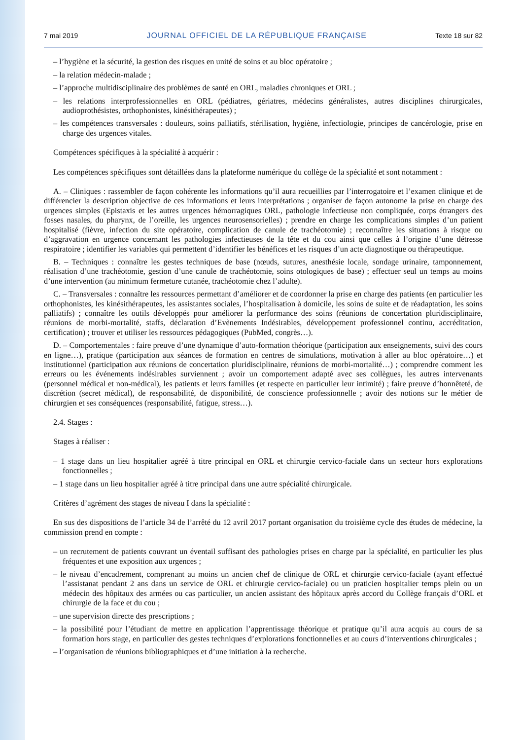7 mai 2019 JOURNAL OFFICIEL DE LA RÉPUBLIQUE FRANÇAISE Texte 18 sur 82
– l’hygiène et la sécurité, la gestion des risques en unité de soins et au bloc opératoire ;
– la relation médecin-malade ;
– l’approche multidisciplinaire des problèmes de santé en ORL, maladies chroniques et ORL ;
– les relations interprofessionnelles en ORL (pédiatres, gériatres, médecins généralistes, autres disciplines chirurgicales, audioprothésistes, orthophonistes, kinésithérapeutes) ;
– les compétences transversales : douleurs, soins palliatifs, stérilisation, hygiène, infectiologie, principes de cancérologie, prise en charge des urgences vitales.
Compétences spécifiques à la spécialité à acquérir :
Les compétences spécifiques sont détaillées dans la plateforme numérique du collège de la spécialité et sont notamment :
A. – Cliniques : rassembler de façon cohérente les informations qu’il aura recueillies par l’interrogatoire et l’examen clinique et de différencier la description objective de ces informations et leurs interprétations ; organiser de façon autonome la prise en charge des urgences simples (Epistaxis et les autres urgences hémorragiques ORL, pathologie infectieuse non compliquée, corps étrangers des fosses nasales, du pharynx, de l’oreille, les urgences neurosensorielles) ; prendre en charge les complications simples d’un patient hospitalisé (fièvre, infection du site opératoire, complication de canule de trachéotomie) ; reconnaître les situations à risque ou d’aggravation en urgence concernant les pathologies infectieuses de la tête et du cou ainsi que celles à l’origine d’une détresse respiratoire ; identifier les variables qui permettent d’identifier les bénéfices et les risques d’un acte diagnostique ou thérapeutique.
B. – Techniques : connaître les gestes techniques de base (nœuds, sutures, anesthésie locale, sondage urinaire, tamponnement, réalisation d’une trachéotomie, gestion d’une canule de trachéotomie, soins otologiques de base) ; effectuer seul un temps au moins d’une intervention (au minimum fermeture cutanée, trachéotomie chez l’adulte).
C. – Transversales : connaître les ressources permettant d’améliorer et de coordonner la prise en charge des patients (en particulier les orthophonistes, les kinésithérapeutes, les assistantes sociales, l’hospitalisation à domicile, les soins de suite et de réadaptation, les soins palliatifs) ; connaître les outils développés pour améliorer la performance des soins (réunions de concertation pluridisciplinaire, réunions de morbi-mortalité, staffs, déclaration d’Evènements Indésirables, développement professionnel continu, accréditation, certification) ; trouver et utiliser les ressources pédagogiques (PubMed, congrès…).
D. – Comportementales : faire preuve d’une dynamique d’auto-formation théorique (participation aux enseignements, suivi des cours en ligne…), pratique (participation aux séances de formation en centres de simulations, motivation à aller au bloc opératoire…) et institutionnel (participation aux réunions de concertation pluridisciplinaire, réunions de morbi-mortalité…) ; comprendre comment les erreurs ou les événements indésirables surviennent ; avoir un comportement adapté avec ses collègues, les autres intervenants (personnel médical et non-médical), les patients et leurs familles (et respecte en particulier leur intimité) ; faire preuve d’honnêteté, de discrétion (secret médical), de responsabilité, de disponibilité, de conscience professionnelle ; avoir des notions sur le métier de chirurgien et ses conséquences (responsabilité, fatigue, stress…).
2.4. Stages :
Stages à réaliser :
– 1 stage dans un lieu hospitalier agréé à titre principal en ORL et chirurgie cervico-faciale dans un secteur hors explorations fonctionnelles ;
– 1 stage dans un lieu hospitalier agréé à titre principal dans une autre spécialité chirurgicale.
Critères d’agrément des stages de niveau I dans la spécialité :
En sus des dispositions de l’article 34 de l’arrêté du 12 avril 2017 portant organisation du troisième cycle des études de médecine, la commission prend en compte :
– un recrutement de patients couvrant un éventail suffisant des pathologies prises en charge par la spécialité, en particulier les plus fréquentes et une exposition aux urgences ;
– le niveau d’encadrement, comprenant au moins un ancien chef de clinique de ORL et chirurgie cervico-faciale (ayant effectué l’assistanat pendant 2 ans dans un service de ORL et chirurgie cervico-faciale) ou un praticien hospitalier temps plein ou un médecin des hôpitaux des armées ou cas particulier, un ancien assistant des hôpitaux après accord du Collège français d’ORL et chirurgie de la face et du cou ;
– une supervision directe des prescriptions ;
– la possibilité pour l’étudiant de mettre en application l’apprentissage théorique et pratique qu’il aura acquis au cours de sa formation hors stage, en particulier des gestes techniques d’explorations fonctionnelles et au cours d’interventions chirurgicales ;
– l’organisation de réunions bibliographiques et d’une initiation à la recherche.